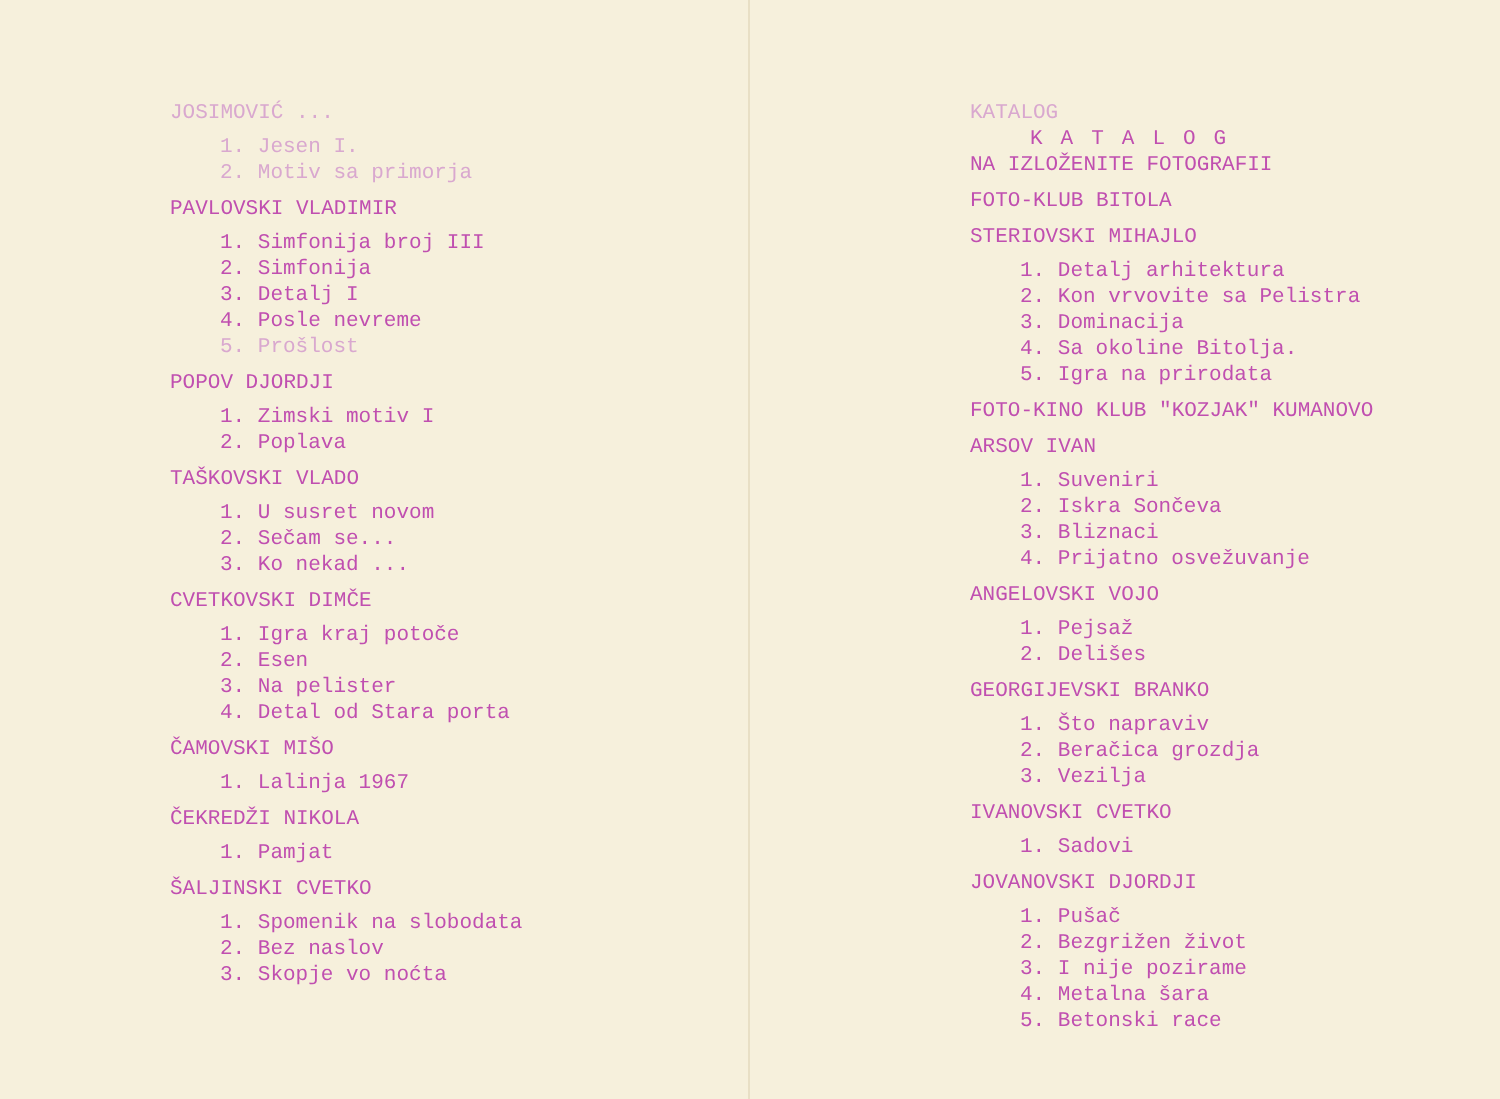JOSIMOVIĆ ...
1. Jesen I.
2. Motiv sa primorja
PAVLOVSKI VLADIMIR
1. Simfonija broj III
2. Simfonija
3. Detalj I
4. Posle nevreme
5. Prošlost
POPOV DJORDJI
1. Zimski motiv I
2. Poplava
TAŠKOVSKI VLADO
1. U susret novom
2. Sečam se...
3. Ko nekad ...
CVETKOVSKI DIMČE
1. Igra kraj potoče
2. Esen
3. Na pelister
4. Detal od Stara porta
ČAMOVSKI MIŠO
1. Lalinja 1967
ČEKREDŽI NIKOLA
1. Pamjat
ŠALJINSKI CVETKO
1. Spomenik na slobodata
2. Bez naslov
3. Skopje vo noćta
KATALOG
KATALOG
NA IZLOŽENITE FOTOGRAFII
FOTO-KLUB BITOLA
STERIOVSKI MIHAJLO
1. Detalj arhitektura
2. Kon vrvovite sa Pelistra
3. Dominacija
4. Sa okoline Bitolja.
5. Igra na prirodata
FOTO-KINO KLUB "KOZJAK" KUMANOVO
ARSOV IVAN
1. Suveniri
2. Iskra Sončeva
3. Bliznaci
4. Prijatno osvežuvanje
ANGELOVSKI VOJO
1. Pejsaž
2. Delišes
GEORGIJEVSKI BRANKO
1. Što napraviv
2. Beračica grozdja
3. Vezilja
IVANOVSKI CVETKO
1. Sadovi
JOVANOVSKI DJORDJI
1. Pušač
2. Bezgrižen život
3. I nije pozirame
4. Metalna šara
5. Betonski race